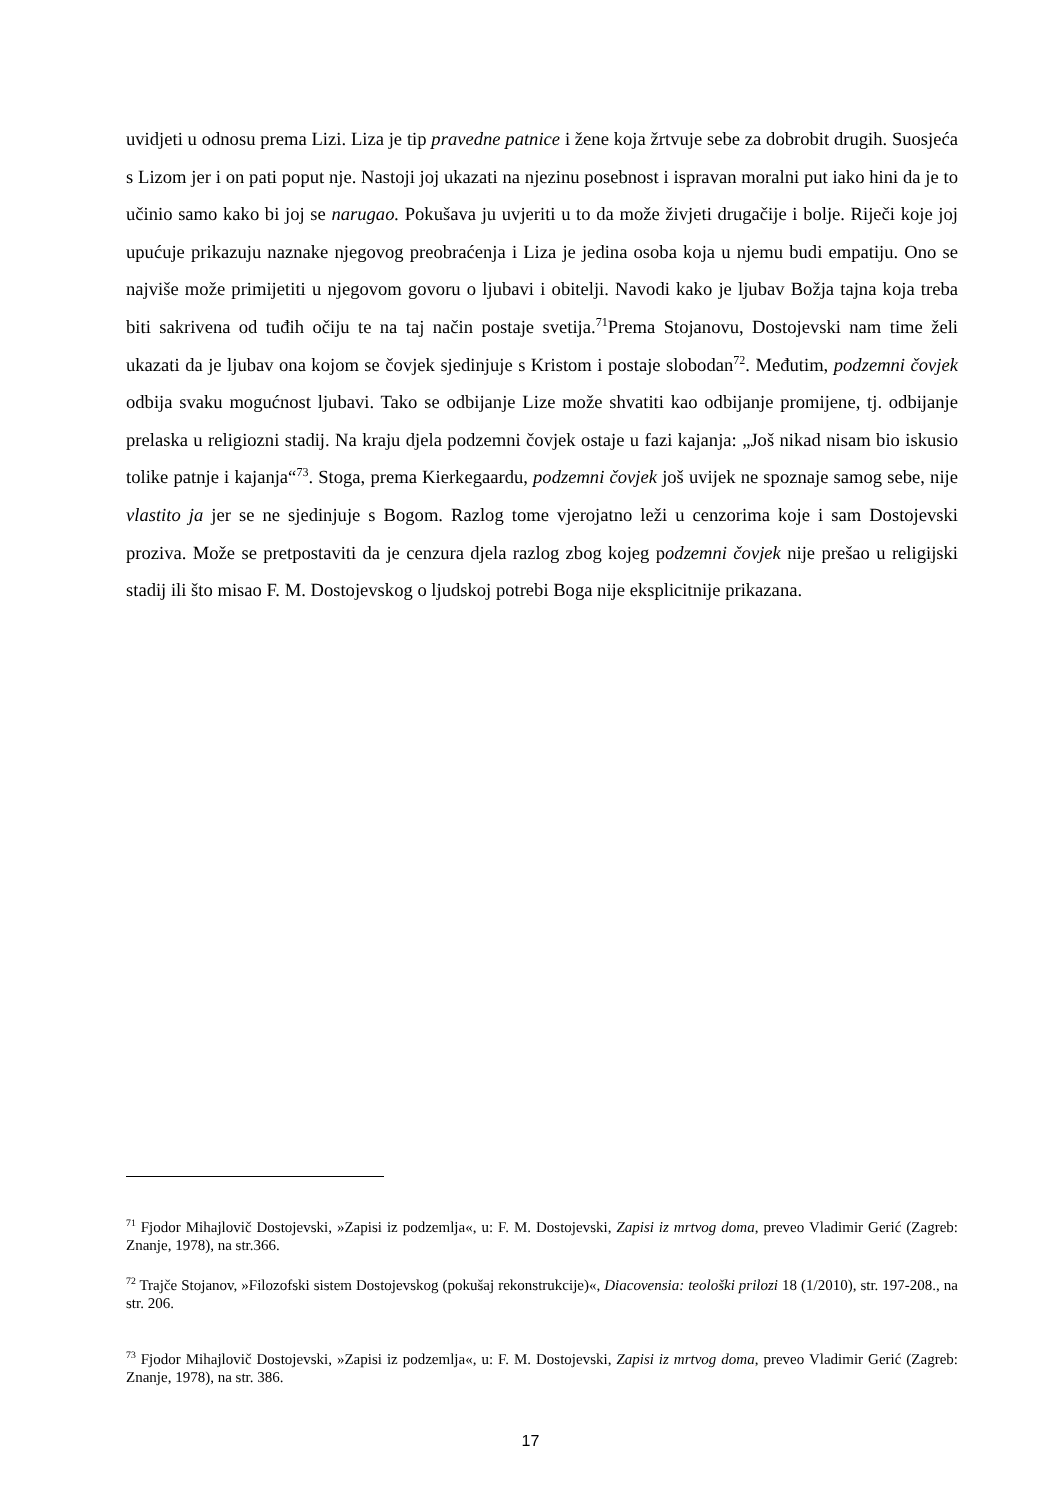uvidjeti u odnosu prema Lizi. Liza je tip pravedne patnice i žene koja žrtvuje sebe za dobrobit drugih. Suosjeća s Lizom jer i on pati poput nje. Nastoji joj ukazati na njezinu posebnost i ispravan moralni put iako hini da je to učinio samo kako bi joj se narugao. Pokušava ju uvjeriti u to da može živjeti drugačije i bolje. Riječi koje joj upućuje prikazuju naznake njegovog preobraćenja i Liza je jedina osoba koja u njemu budi empatiju. Ono se najviše može primijetiti u njegovom govoru o ljubavi i obitelji. Navodi kako je ljubav Božja tajna koja treba biti sakrivena od tuđih očiju te na taj način postaje svetija.<sup>71</sup>Prema Stojanovu, Dostojevski nam time želi ukazati da je ljubav ona kojom se čovjek sjedinjuje s Kristom i postaje slobodan<sup>72</sup>. Međutim, podzemni čovjek odbija svaku mogućnost ljubavi. Tako se odbijanje Lize može shvatiti kao odbijanje promijene, tj. odbijanje prelaska u religiozni stadij. Na kraju djela podzemni čovjek ostaje u fazi kajanja: „Još nikad nisam bio iskusio tolike patnje i kajanja“<sup>73</sup>. Stoga, prema Kierkegaardu, podzemni čovjek još uvijek ne spoznaje samog sebe, nije vlastito ja jer se ne sjedinjuje s Bogom. Razlog tome vjerojatno leži u cenzorima koje i sam Dostojevski proziva. Može se pretpostaviti da je cenzura djela razlog zbog kojeg podzemni čovjek nije prešao u religijski stadij ili što misao F. M. Dostojevskog o ljudskoj potrebi Boga nije eksplicitnije prikazana.
<sup>71</sup> Fjodor Mihajlovič Dostojevski, »Zapisi iz podzemlja«, u: F. M. Dostojevski, Zapisi iz mrtvog doma, preveo Vladimir Gerić (Zagreb: Znanje, 1978), na str.366.
<sup>72</sup> Trajče Stojanov, »Filozofski sistem Dostojevskog (pokušaj rekonstrukcije)«, Diacovensia: teološki prilozi 18 (1/2010), str. 197-208., na str. 206.
<sup>73</sup> Fjodor Mihajlovič Dostojevski, »Zapisi iz podzemlja«, u: F. M. Dostojevski, Zapisi iz mrtvog doma, preveo Vladimir Gerić (Zagreb: Znanje, 1978), na str. 386.
17